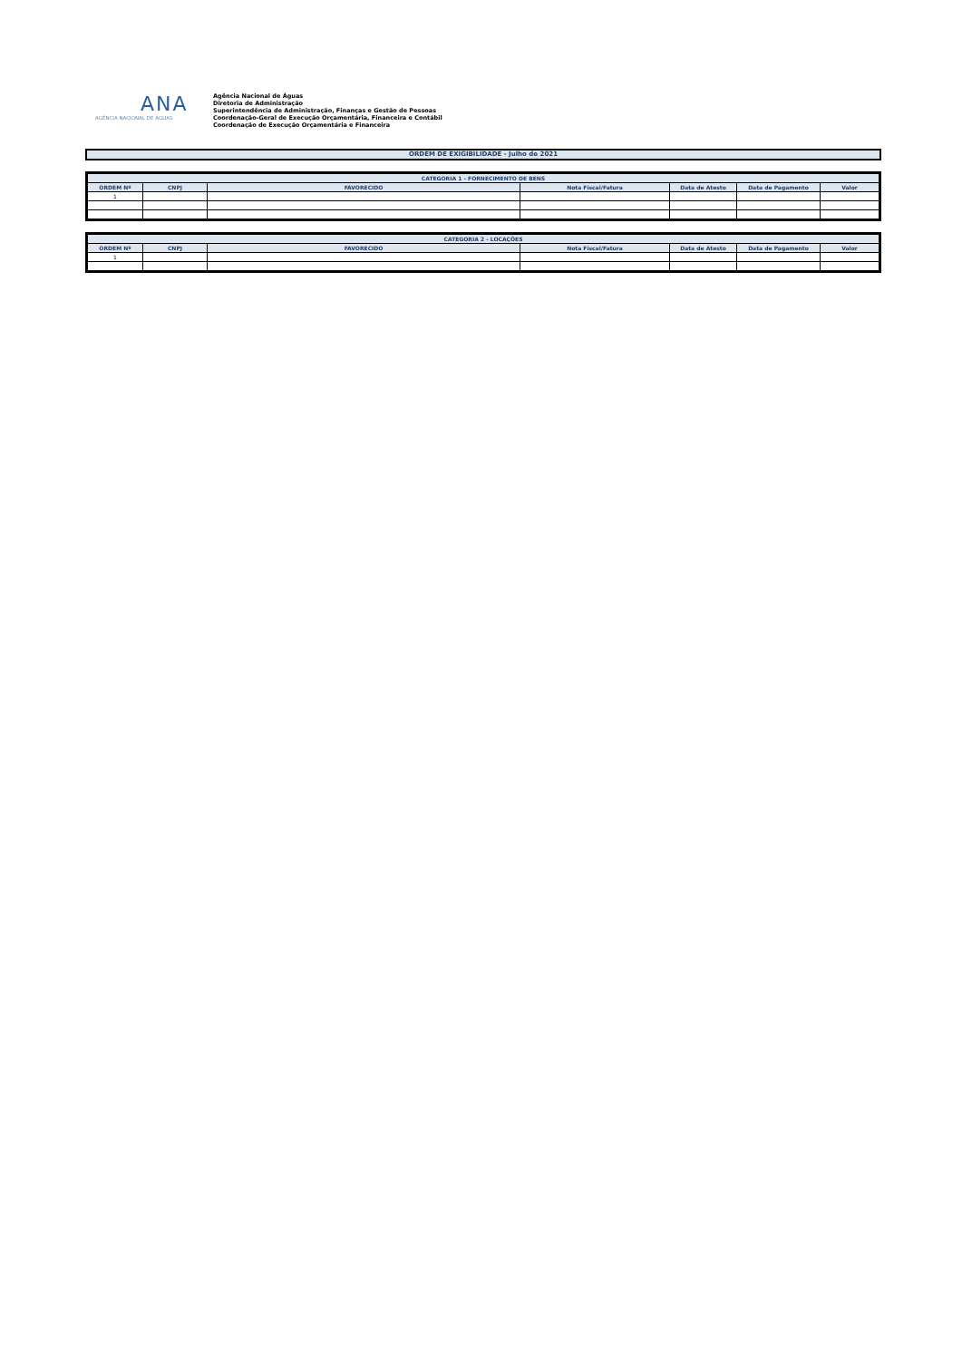ANA
AGÊNCIA NACIONAL DE ÁGUAS
Agência Nacional de Águas
Diretoria de Administração
Superintendência de Administração, Finanças e Gestão de Pessoas
Coordenação-Geral de Execução Orçamentária, Financeira e Contábil
Coordenação de Execução Orçamentária e Financeira
ORDEM DE EXIGIBILIDADE - Julho de 2021
| CATEGORIA 1 - FORNECIMENTO DE BENS | | | | | | |
| --- | --- | --- | --- | --- | --- | --- |
| ORDEM Nº | CNPJ | FAVORECIDO | Nota Fiscal/Fatura | Data de Atesto | Data de Pagamento | Valor |
| 1 | | | | | | |
| CATEGORIA 2 - LOCAÇÕES | | | | | | |
| --- | --- | --- | --- | --- | --- | --- |
| ORDEM Nº | CNPJ | FAVORECIDO | Nota Fiscal/Fatura | Data de Atesto | Data de Pagamento | Valor |
| 1 | | | | | | |